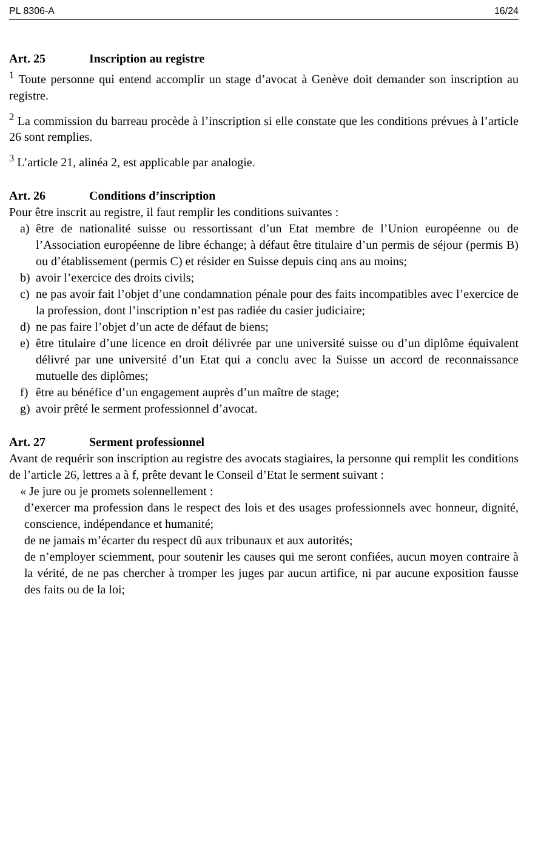PL 8306-A 16/24
Art. 25 Inscription au registre
<sup>1</sup> Toute personne qui entend accomplir un stage d’avocat à Genève doit demander son inscription au registre.
<sup>2</sup> La commission du barreau procède à l’inscription si elle constate que les conditions prévues à l’article 26 sont remplies.
<sup>3</sup> L’article 21, alinéa 2, est applicable par analogie.
Art. 26 Conditions d’inscription
Pour être inscrit au registre, il faut remplir les conditions suivantes :
a) être de nationalité suisse ou ressortissant d’un Etat membre de l’Union européenne ou de l’Association européenne de libre échange; à défaut être titulaire d’un permis de séjour (permis B) ou d’établissement (permis C) et résider en Suisse depuis cinq ans au moins;
b) avoir l’exercice des droits civils;
c) ne pas avoir fait l’objet d’une condamnation pénale pour des faits incompatibles avec l’exercice de la profession, dont l’inscription n’est pas radiée du casier judiciaire;
d) ne pas faire l’objet d’un acte de défaut de biens;
e) être titulaire d’une licence en droit délivrée par une université suisse ou d’un diplôme équivalent délivré par une université d’un Etat qui a conclu avec la Suisse un accord de reconnaissance mutuelle des diplômes;
f) être au bénéfice d’un engagement auprès d’un maître de stage;
g) avoir prêté le serment professionnel d’avocat.
Art. 27 Serment professionnel
Avant de requérir son inscription au registre des avocats stagiaires, la personne qui remplit les conditions de l’article 26, lettres a à f, prête devant le Conseil d’Etat le serment suivant :
« Je jure ou je promets solennellement :
d’exercer ma profession dans le respect des lois et des usages professionnels avec honneur, dignité, conscience, indépendance et humanité;
de ne jamais m’écarter du respect dû aux tribunaux et aux autorités;
de n’employer sciemment, pour soutenir les causes qui me seront confiées, aucun moyen contraire à la vérité, de ne pas chercher à tromper les juges par aucun artifice, ni par aucune exposition fausse des faits ou de la loi;